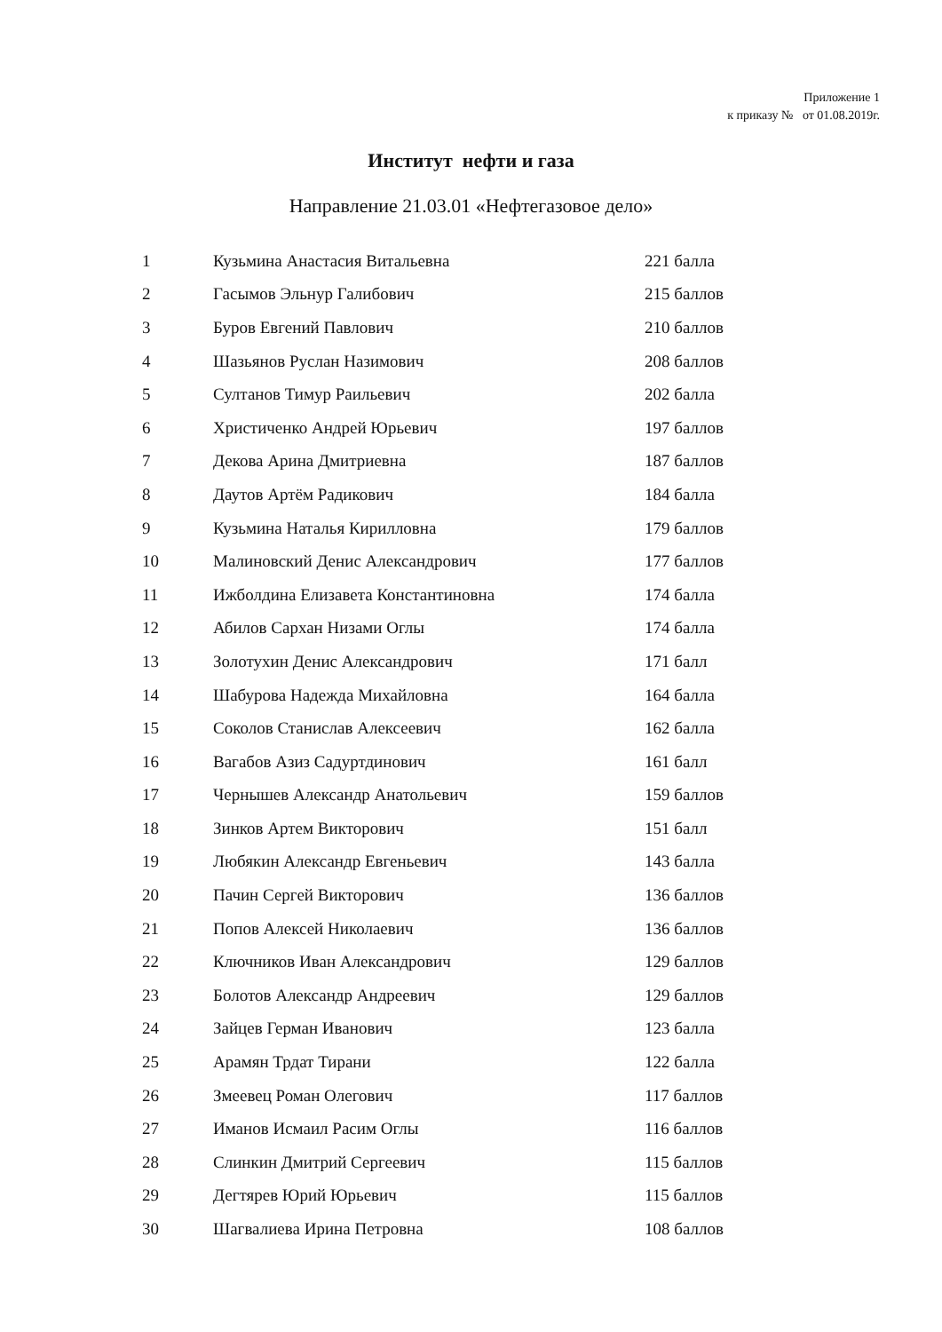Приложение 1
к приказу № от 01.08.2019г.
Институт нефти и газа
Направление 21.03.01 «Нефтегазовое дело»
| 1 | Кузьмина Анастасия Витальевна | 221 балла |
| 2 | Гасымов Эльнур Галибович | 215 баллов |
| 3 | Буров Евгений Павлович | 210 баллов |
| 4 | Шазьянов Руслан Назимович | 208 баллов |
| 5 | Султанов Тимур Раильевич | 202 балла |
| 6 | Христиченко Андрей Юрьевич | 197 баллов |
| 7 | Декова Арина Дмитриевна | 187 баллов |
| 8 | Даутов Артём Радикович | 184 балла |
| 9 | Кузьмина Наталья Кирилловна | 179 баллов |
| 10 | Малиновский Денис Александрович | 177 баллов |
| 11 | Ижболдина Елизавета Константиновна | 174 балла |
| 12 | Абилов Сархан Низами Оглы | 174 балла |
| 13 | Золотухин Денис Александрович | 171 балл |
| 14 | Шабурова Надежда Михайловна | 164 балла |
| 15 | Соколов Станислав Алексеевич | 162 балла |
| 16 | Вагабов Азиз Садуртдинович | 161 балл |
| 17 | Чернышев Александр Анатольевич | 159 баллов |
| 18 | Зинков Артем Викторович | 151 балл |
| 19 | Любякин Александр Евгеньевич | 143 балла |
| 20 | Пачин Сергей Викторович | 136 баллов |
| 21 | Попов Алексей Николаевич | 136 баллов |
| 22 | Ключников Иван Александрович | 129 баллов |
| 23 | Болотов Александр Андреевич | 129 баллов |
| 24 | Зайцев Герман Иванович | 123 балла |
| 25 | Арамян Трдат Тирани | 122 балла |
| 26 | Змеевец Роман Олегович | 117 баллов |
| 27 | Иманов Исмаил Расим Оглы | 116 баллов |
| 28 | Слинкин Дмитрий Сергеевич | 115 баллов |
| 29 | Дегтярев Юрий Юрьевич | 115 баллов |
| 30 | Шагвалиева Ирина Петровна | 108 баллов |